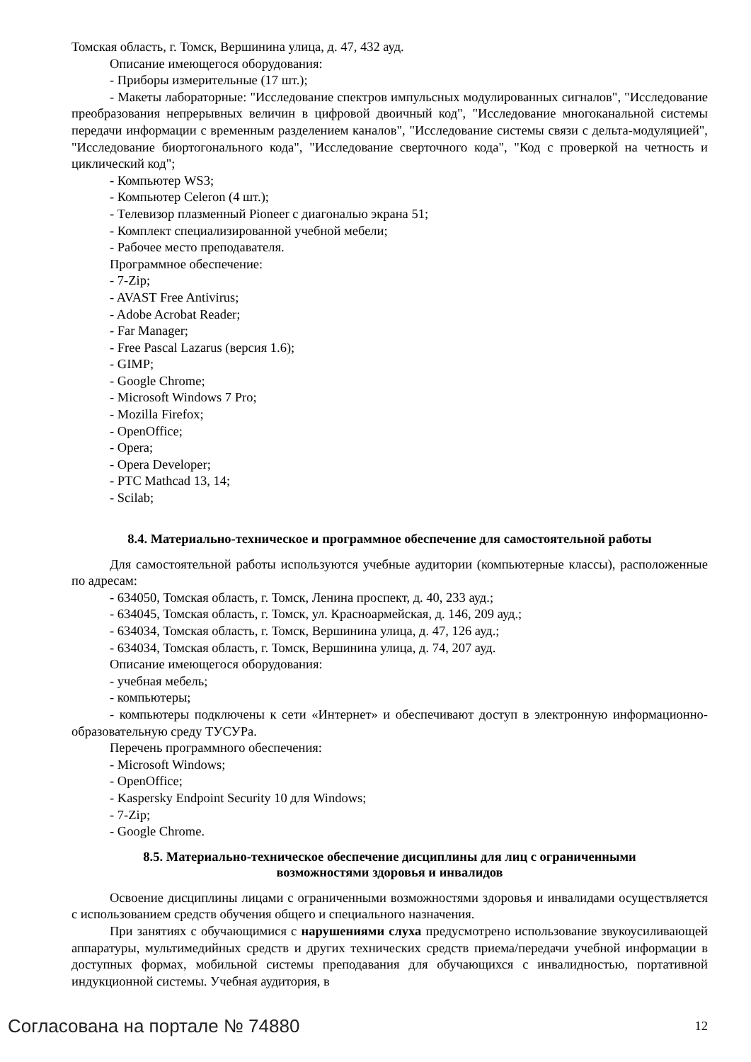Томская область, г. Томск, Вершинина улица, д. 47, 432 ауд.
Описание имеющегося оборудования:
- Приборы измерительные (17 шт.);
- Макеты лабораторные: "Исследование спектров импульсных модулированных сигналов", "Исследование преобразования непрерывных величин в цифровой двоичный код", "Исследование многоканальной системы передачи информации с временным разделением каналов", "Исследование системы связи с дельта-модуляцией", "Исследование биортогонального кода", "Исследование сверточного кода", "Код с проверкой на четность и циклический код";
- Компьютер WS3;
- Компьютер Celeron (4 шт.);
- Телевизор плазменный Pioneer с диагональю экрана 51;
- Комплект специализированной учебной мебели;
- Рабочее место преподавателя.
Программное обеспечение:
- 7-Zip;
- AVAST Free Antivirus;
- Adobe Acrobat Reader;
- Far Manager;
- Free Pascal Lazarus (версия 1.6);
- GIMP;
- Google Chrome;
- Microsoft Windows 7 Pro;
- Mozilla Firefox;
- OpenOffice;
- Opera;
- Opera Developer;
- PTC Mathcad 13, 14;
- Scilab;
8.4. Материально-техническое и программное обеспечение для самостоятельной работы
Для самостоятельной работы используются учебные аудитории (компьютерные классы), расположенные по адресам:
- 634050, Томская область, г. Томск, Ленина проспект, д. 40, 233 ауд.;
- 634045, Томская область, г. Томск, ул. Красноармейская, д. 146, 209 ауд.;
- 634034, Томская область, г. Томск, Вершинина улица, д. 47, 126 ауд.;
- 634034, Томская область, г. Томск, Вершинина улица, д. 74, 207 ауд.
Описание имеющегося оборудования:
- учебная мебель;
- компьютеры;
- компьютеры подключены к сети «Интернет» и обеспечивают доступ в электронную информационно-образовательную среду ТУСУРа.
Перечень программного обеспечения:
- Microsoft Windows;
- OpenOffice;
- Kaspersky Endpoint Security 10 для Windows;
- 7-Zip;
- Google Chrome.
8.5. Материально-техническое обеспечение дисциплины для лиц с ограниченными
возможностями здоровья и инвалидов
Освоение дисциплины лицами с ограниченными возможностями здоровья и инвалидами осуществляется с использованием средств обучения общего и специального назначения.
При занятиях с обучающимися с нарушениями слуха предусмотрено использование звукоусиливающей аппаратуры, мультимедийных средств и других технических средств приема/передачи учебной информации в доступных формах, мобильной системы преподавания для обучающихся с инвалидностью, портативной индукционной системы. Учебная аудитория, в
Согласована на портале № 74880 12